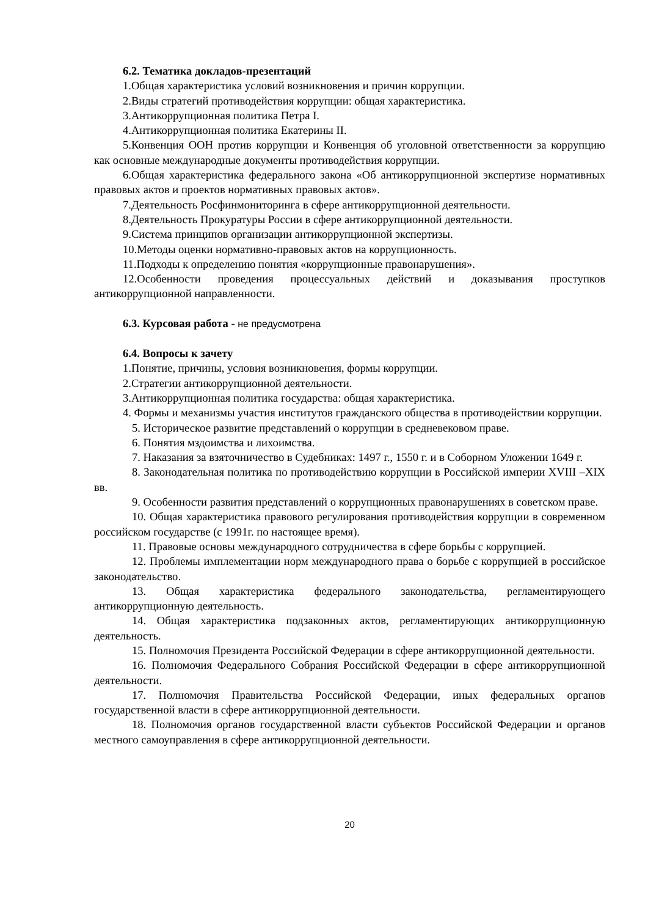6.2. Тематика докладов-презентаций
1.Общая характеристика условий возникновения и причин коррупции.
2.Виды стратегий противодействия коррупции: общая характеристика.
3.Антикоррупционная политика Петра I.
4.Антикоррупционная политика Екатерины II.
5.Конвенция ООН против коррупции и Конвенция об уголовной ответственности за коррупцию как основные международные документы противодействия коррупции.
6.Общая характеристика федерального закона «Об антикоррупционной экспертизе нормативных правовых актов и проектов нормативных правовых актов».
7.Деятельность Росфинмониторинга в сфере антикоррупционной деятельности.
8.Деятельность Прокуратуры России в сфере антикоррупционной деятельности.
9.Система принципов организации антикоррупционной экспертизы.
10.Методы оценки нормативно-правовых актов на коррупционность.
11.Подходы к определению понятия «коррупционные правонарушения».
12.Особенности проведения процессуальных действий и доказывания проступков антикоррупционной направленности.
6.3. Курсовая работа - не предусмотрена
6.4. Вопросы к зачету
1.Понятие, причины, условия возникновения, формы коррупции.
2.Стратегии антикоррупционной деятельности.
3.Антикоррупционная политика государства: общая характеристика.
4. Формы и механизмы участия институтов гражданского общества в противодействии коррупции.
5. Историческое развитие представлений о коррупции в средневековом праве.
6. Понятия мздоимства и лихоимства.
7. Наказания за взяточничество в Судебниках: 1497 г., 1550 г. и в Соборном Уложении 1649 г.
8. Законодательная политика по противодействию коррупции в Российской империи XVIII –XIX вв.
9. Особенности развития представлений о коррупционных правонарушениях в советском праве.
10. Общая характеристика правового регулирования противодействия коррупции в современном российском государстве (с 1991г. по настоящее время).
11. Правовые основы международного сотрудничества в сфере борьбы с коррупцией.
12. Проблемы имплементации норм международного права о борьбе с коррупцией в российское законодательство.
13. Общая характеристика федерального законодательства, регламентирующего антикоррупционную деятельность.
14. Общая характеристика подзаконных актов, регламентирующих антикоррупционную деятельность.
15. Полномочия Президента Российской Федерации в сфере антикоррупционной деятельности.
16. Полномочия Федерального Собрания Российской Федерации в сфере антикоррупционной деятельности.
17. Полномочия Правительства Российской Федерации, иных федеральных органов государственной власти в сфере антикоррупционной деятельности.
18. Полномочия органов государственной власти субъектов Российской Федерации и органов местного самоуправления в сфере антикоррупционной деятельности.
20